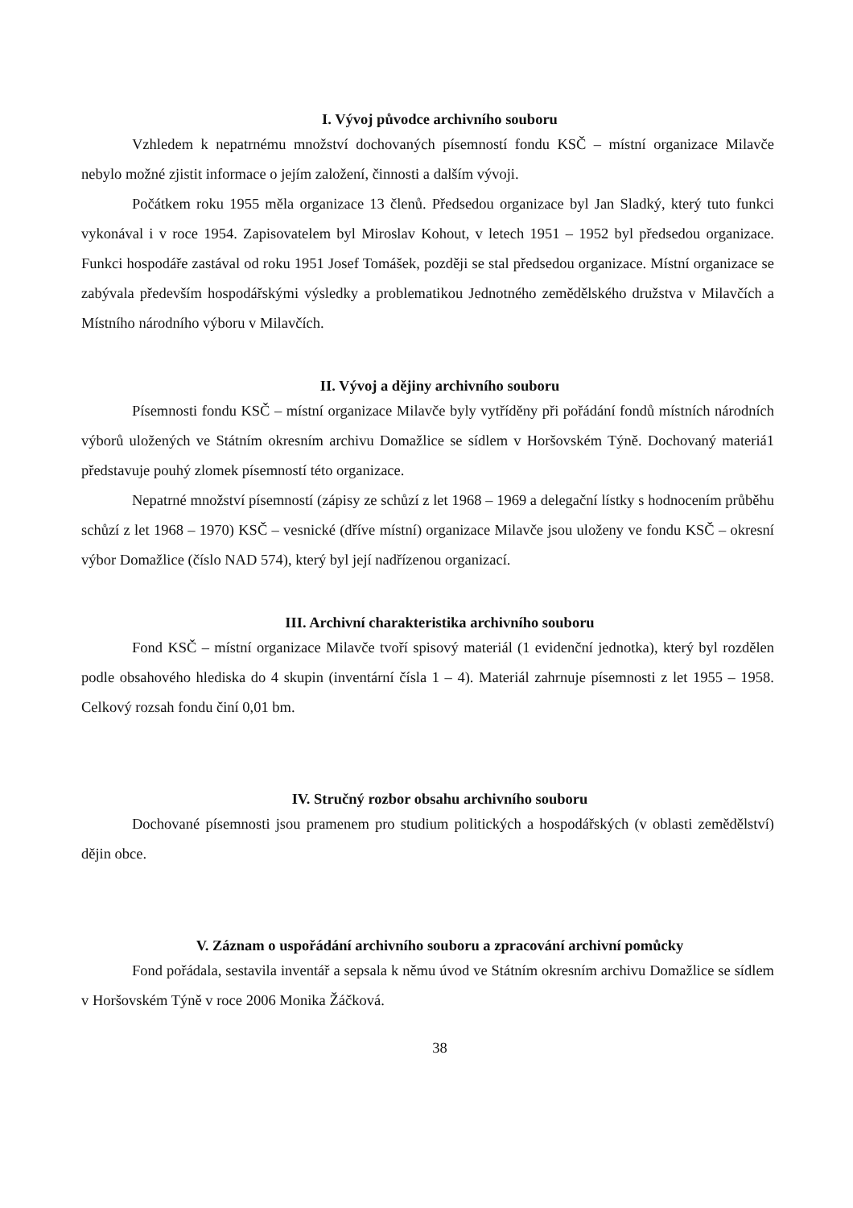I. Vývoj původce archivního souboru
Vzhledem k nepatrnému množství dochovaných písemností fondu KSČ – místní organizace Milavče nebylo možné zjistit informace o jejím založení, činnosti a dalším vývoji.
Počátkem roku 1955 měla organizace 13 členů. Předsedou organizace byl Jan Sladký, který tuto funkci vykonával i v roce 1954. Zapisovatelem byl Miroslav Kohout, v letech 1951 – 1952 byl předsedou organizace. Funkci hospodáře zastával od roku 1951 Josef Tomášek, později se stal předsedou organizace. Místní organizace se zabývala především hospodářskými výsledky a problematikou Jednotného zemědělského družstva v Milavčích a Místního národního výboru v Milavčích.
II. Vývoj a dějiny archivního souboru
Písemnosti fondu KSČ – místní organizace Milavče byly vytříděny při pořádání fondů místních národních výborů uložených ve Státním okresním archivu Domažlice se sídlem v Horšovském Týně. Dochovaný materiá1 představuje pouhý zlomek písemností této organizace.
Nepatrné množství písemností (zápisy ze schůzí z let 1968 – 1969 a delegační lístky s hodnocením průběhu schůzí z let 1968 – 1970) KSČ – vesnické (dříve místní) organizace Milavče jsou uloženy ve fondu KSČ – okresní výbor Domažlice (číslo NAD 574), který byl její nadřízenou organizací.
III. Archivní charakteristika archivního souboru
Fond KSČ – místní organizace Milavče tvoří spisový materiál (1 evidenční jednotka), který byl rozdělen podle obsahového hlediska do 4 skupin (inventární čísla 1 – 4). Materiál zahrnuje písemnosti z let 1955 – 1958. Celkový rozsah fondu činí 0,01 bm.
IV. Stručný rozbor obsahu archivního souboru
Dochované písemnosti jsou pramenem pro studium politických a hospodářských (v oblasti zemědělství) dějin obce.
V. Záznam o uspořádání archivního souboru a zpracování archivní pomůcky
Fond pořádala, sestavila inventář a sepsala k němu úvod ve Státním okresním archivu Domažlice se sídlem v Horšovském Týně v roce 2006 Monika Žáčková.
38